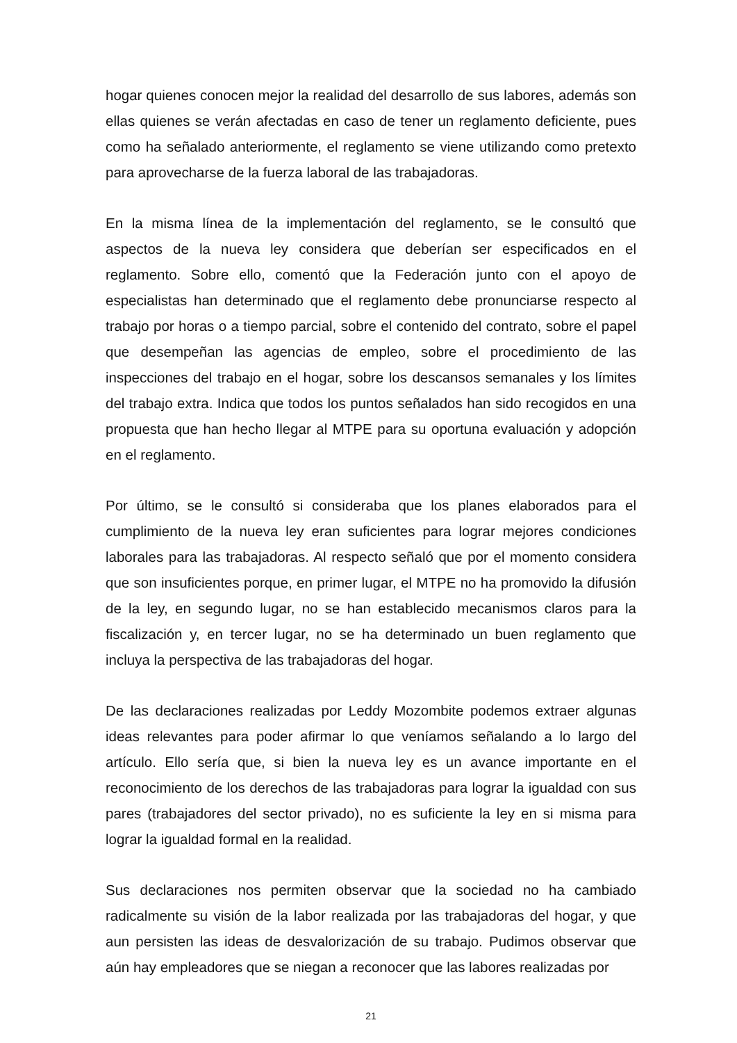hogar quienes conocen mejor la realidad del desarrollo de sus labores, además son ellas quienes se verán afectadas en caso de tener un reglamento deficiente, pues como ha señalado anteriormente, el reglamento se viene utilizando como pretexto para aprovecharse de la fuerza laboral de las trabajadoras.
En la misma línea de la implementación del reglamento, se le consultó que aspectos de la nueva ley considera que deberían ser especificados en el reglamento. Sobre ello, comentó que la Federación junto con el apoyo de especialistas han determinado que el reglamento debe pronunciarse respecto al trabajo por horas o a tiempo parcial, sobre el contenido del contrato, sobre el papel que desempeñan las agencias de empleo, sobre el procedimiento de las inspecciones del trabajo en el hogar, sobre los descansos semanales y los límites del trabajo extra. Indica que todos los puntos señalados han sido recogidos en una propuesta que han hecho llegar al MTPE para su oportuna evaluación y adopción en el reglamento.
Por último, se le consultó si consideraba que los planes elaborados para el cumplimiento de la nueva ley eran suficientes para lograr mejores condiciones laborales para las trabajadoras. Al respecto señaló que por el momento considera que son insuficientes porque, en primer lugar, el MTPE no ha promovido la difusión de la ley, en segundo lugar, no se han establecido mecanismos claros para la fiscalización y, en tercer lugar, no se ha determinado un buen reglamento que incluya la perspectiva de las trabajadoras del hogar.
De las declaraciones realizadas por Leddy Mozombite podemos extraer algunas ideas relevantes para poder afirmar lo que veníamos señalando a lo largo del artículo. Ello sería que, si bien la nueva ley es un avance importante en el reconocimiento de los derechos de las trabajadoras para lograr la igualdad con sus pares (trabajadores del sector privado), no es suficiente la ley en si misma para lograr la igualdad formal en la realidad.
Sus declaraciones nos permiten observar que la sociedad no ha cambiado radicalmente su visión de la labor realizada por las trabajadoras del hogar, y que aun persisten las ideas de desvalorización de su trabajo. Pudimos observar que aún hay empleadores que se niegan a reconocer que las labores realizadas por
21